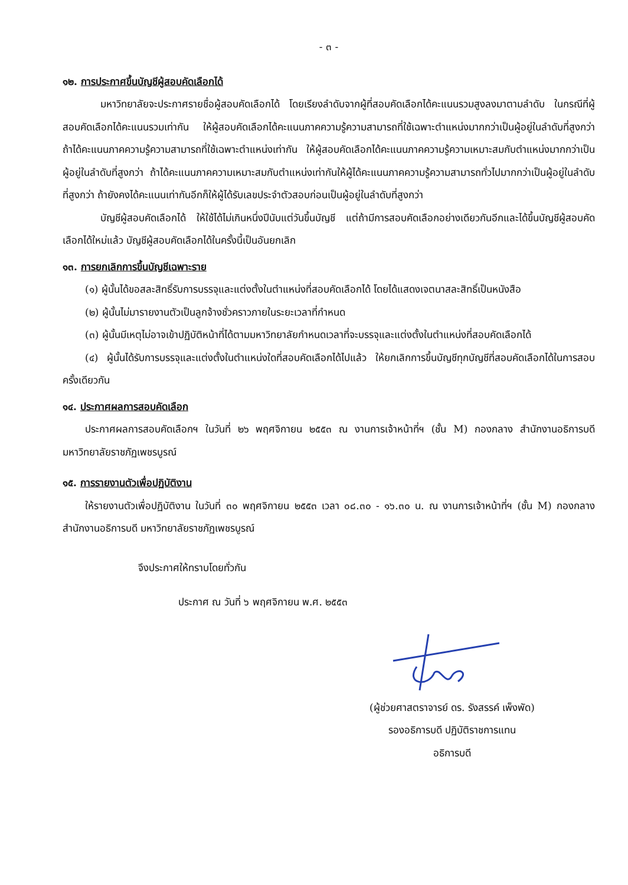- ๓ -
๑๒. การประกาศขึ้นบัญชีผู้สอบคัดเลือกได้
มหาวิทยาลัยจะประกาศรายชื่อผู้สอบคัดเลือกได้ โดยเรียงลำดับจากผู้ที่สอบคัดเลือกได้คะแนนรวมสูงลงมาตามลำดับ ในกรณีที่ผู้สอบคัดเลือกได้คะแนนรวมเท่ากัน ให้ผู้สอบคัดเลือกได้คะแนนภาคความรู้ความสามารถที่ใช้เฉพาะตำแหน่งมากกว่าเป็นผู้อยู่ในลำดับที่สูงกว่า ถ้าได้คะแนนภาคความรู้ความสามารถที่ใช้เฉพาะตำแหน่งเท่ากัน ให้ผู้สอบคัดเลือกได้คะแนนภาคความรู้ความเหมาะสมกับตำแหน่งมากกว่าเป็นผู้อยู่ในลำดับที่สูงกว่า ถ้าได้คะแนนภาคความเหมาะสมกับตำแหน่งเท่ากันให้ผู้ได้คะแนนภาคความรู้ความสามารถทั่วไปมากกว่าเป็นผู้อยู่ในลำดับที่สูงกว่า ถ้ายังคงได้คะแนนเท่ากันอีกก็ให้ผู้ได้รับเลขประจำตัวสอบก่อนเป็นผู้อยู่ในลำดับที่สูงกว่า
บัญชีผู้สอบคัดเลือกได้ ให้ใช้ได้ไม่เกินหนึ่งปีนับแต่วันขึ้นบัญชี แต่ถ้ามีการสอบคัดเลือกอย่างเดียวกันอีกและได้ขึ้นบัญชีผู้สอบคัดเลือกได้ใหม่แล้ว บัญชีผู้สอบคัดเลือกได้ในครั้งนี้เป็นอันยกเลิก
๑๓. การยกเลิกการขึ้นบัญชีเฉพาะราย
(๑) ผู้นั้นได้ขอสละสิทธิ์รับการบรรจุและแต่งตั้งในตำแหน่งที่สอบคัดเลือกได้ โดยได้แสดงเจตนาสละสิทธิ์เป็นหนังสือ
(๒) ผู้นั้นไม่มารายงานตัวเป็นลูกจ้างชั่วคราวภายในระยะเวลาที่กำหนด
(๓) ผู้นั้นมีเหตุไม่อาจเข้าปฏิบัติหน้าที่ได้ตามมหาวิทยาลัยกำหนดเวลาที่จะบรรจุและแต่งตั้งในตำแหน่งที่สอบคัดเลือกได้
(๔) ผู้นั้นได้รับการบรรจุและแต่งตั้งในตำแหน่งใดที่สอบคัดเลือกได้ไปแล้ว ให้ยกเลิกการขึ้นบัญชีทุกบัญชีที่สอบคัดเลือกได้ในการสอบครั้งเดียวกัน
๑๔. ประกาศผลการสอบคัดเลือก
ประกาศผลการสอบคัดเลือกฯ ในวันที่ ๒๖ พฤศจิกายน ๒๕๕๓ ณ งานการเจ้าหน้าที่ฯ (ชั้น M) กองกลาง สำนักงานอธิการบดี มหาวิทยาลัยราชภัฏเพชรบูรณ์
๑๕. การรายงานตัวเพื่อปฏิบัติงาน
ให้รายงานตัวเพื่อปฏิบัติงาน ในวันที่ ๓๐ พฤศจิกายน ๒๕๕๓ เวลา ๐๘.๓๐ - ๑๖.๓๐ น. ณ งานการเจ้าหน้าที่ฯ (ชั้น M) กองกลาง สำนักงานอธิการบดี มหาวิทยาลัยราชภัฏเพชรบูรณ์
จึงประกาศให้ทราบโดยทั่วกัน
ประกาศ ณ วันที่ ๖ พฤศจิกายน พ.ศ. ๒๕๕๓
(ผู้ช่วยศาสตราจารย์ ดร. รังสรรค์ เพ็งพัด)
รองอธิการบดี ปฏิบัติราชการแทน
อธิการบดี